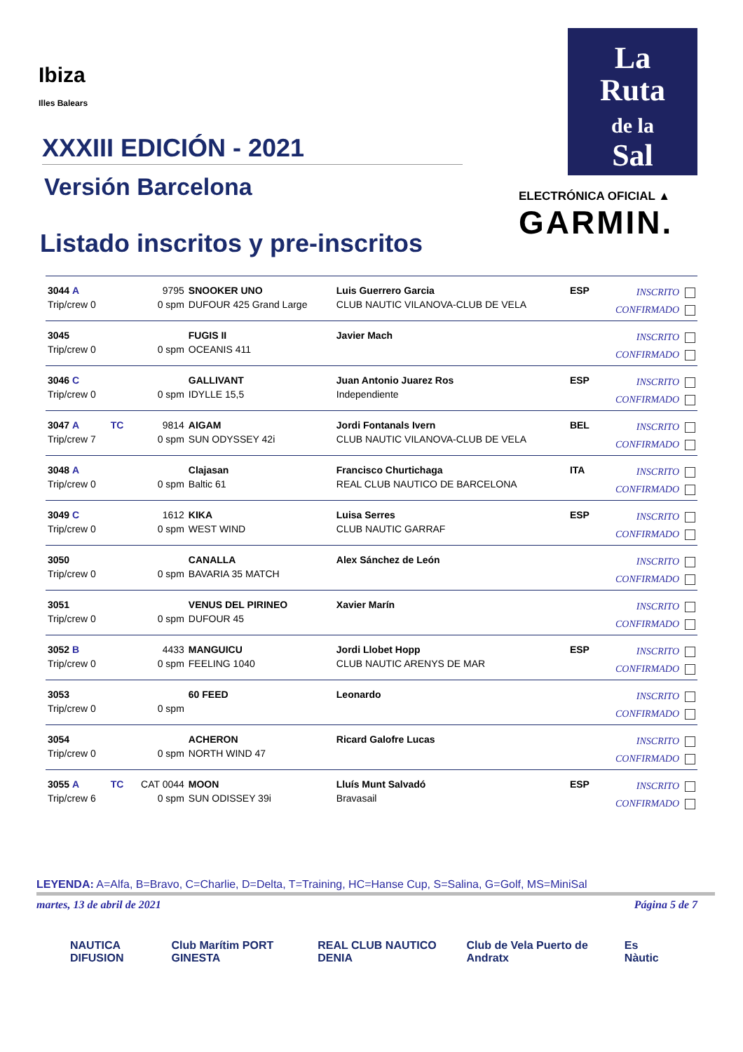Ibiza
Illes Balears
XXXIII EDICIÓN - 2021
Versión Barcelona
Listado inscritos y pre-inscritos
La
Ruta
de la
Sal
ELECTRÓNICA OFICIAL ▲
GARMIN.
| 3044 A Trip/crew 0 | | 9795 0 spm | SNOOKER UNO DUFOUR 425 Grand Large | Luis Guerrero Garcia CLUB NAUTIC VILANOVA-CLUB DE VELA | ESP | INSCRITO CONFIRMADO |
| 3045 Trip/crew 0 | | 0 spm | FUGIS II OCEANIS 411 | Javier Mach | | INSCRITO CONFIRMADO |
| 3046 C Trip/crew 0 | | 0 spm | GALLIVANT IDYLLE 15,5 | Juan Antonio Juarez Ros Independiente | ESP | INSCRITO CONFIRMADO |
| 3047 A Trip/crew 7 | TC | 9814 0 spm | AIGAM SUN ODYSSEY 42i | Jordi Fontanals Ivern CLUB NAUTIC VILANOVA-CLUB DE VELA | BEL | INSCRITO CONFIRMADO |
| 3048 A Trip/crew 0 | | 0 spm | Clajasan Baltic 61 | Francisco Churtichaga REAL CLUB NAUTICO DE BARCELONA | ITA | INSCRITO CONFIRMADO |
| 3049 C Trip/crew 0 | | 1612 0 spm | KIKA WEST WIND | Luisa Serres CLUB NAUTIC GARRAF | ESP | INSCRITO CONFIRMADO |
| 3050 Trip/crew 0 | | 0 spm | CANALLA BAVARIA 35 MATCH | Alex Sánchez de León | | INSCRITO CONFIRMADO |
| 3051 Trip/crew 0 | | 0 spm | VENUS DEL PIRINEO DUFOUR 45 | Xavier Marín | | INSCRITO CONFIRMADO |
| 3052 B Trip/crew 0 | | 4433 0 spm | MANGUICU FEELING 1040 | Jordi Llobet Hopp CLUB NAUTIC ARENYS DE MAR | ESP | INSCRITO CONFIRMADO |
| 3053 Trip/crew 0 | | 0 spm | 60 FEED | Leonardo | | INSCRITO CONFIRMADO |
| 3054 Trip/crew 0 | | 0 spm | ACHERON NORTH WIND 47 | Ricard Galofre Lucas | | INSCRITO CONFIRMADO |
| 3055 A Trip/crew 6 | TC | CAT 0044 0 spm | MOON SUN ODISSEY 39i | Lluís Munt Salvadó Bravasail | ESP | INSCRITO CONFIRMADO |
LEYENDA: A=Alfa, B=Bravo, C=Charlie, D=Delta, T=Training, HC=Hanse Cup, S=Salina, G=Golf, MS=MiniSal
martes, 13 de abril de 2021 Página 5 de 7
NAUTICA DIFUSION Club Marítim PORT GINESTA REAL CLUB NAUTICO DENIA Club de Vela Puerto de Andratx Es Nàutic